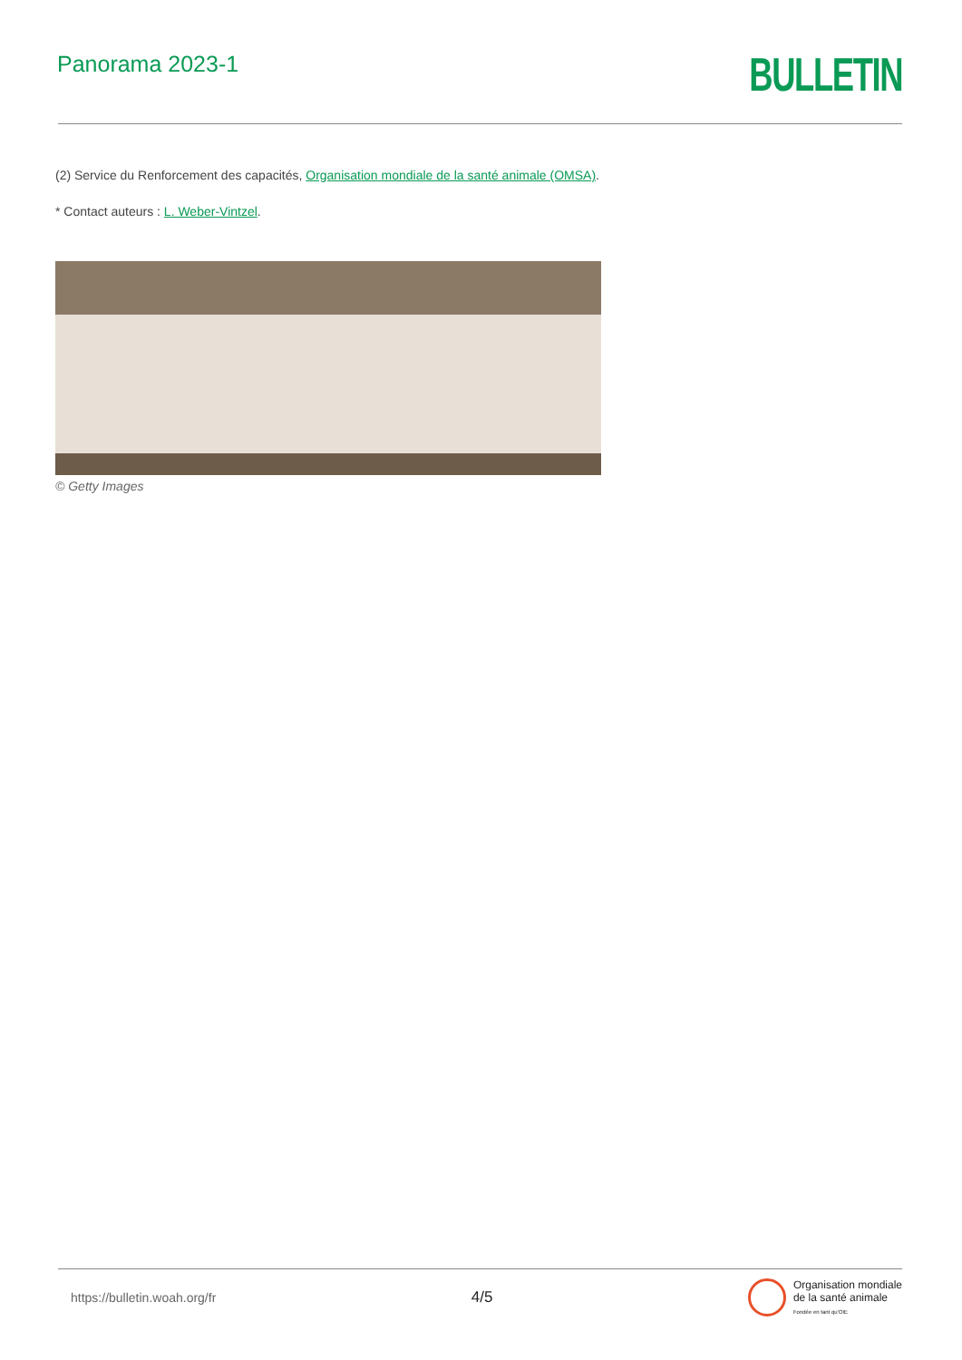Panorama 2023-1
BULLETIN
(2) Service du Renforcement des capacités, Organisation mondiale de la santé animale (OMSA).
* Contact auteurs : L. Weber-Vintzel.
© Getty Images
https://bulletin.woah.org/fr 4/5 Organisation mondiale
de la santé animale
Fondée en tant qu'OIE